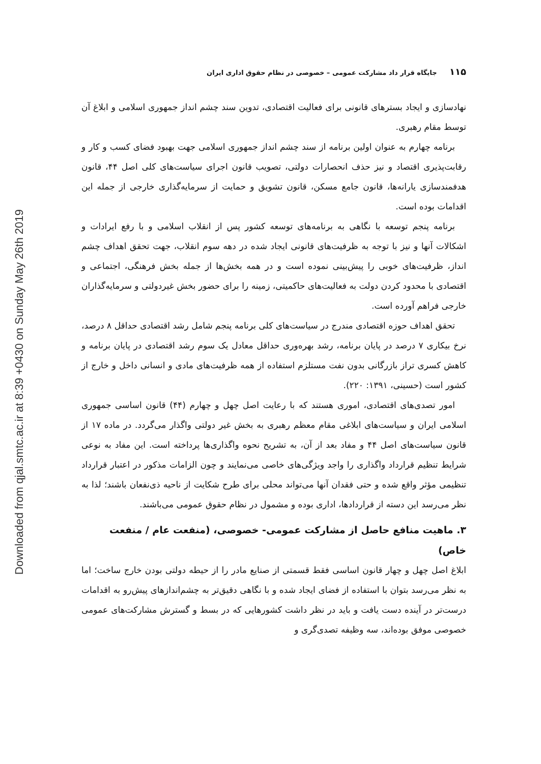Downloaded from qjal.smtc.ac.ir at 8:39 +0430 on Sunday May 26th 2019
۱۱۵ جایگاه قرار داد مشارکت عمومی – خصوصی در نظام حقوق اداری ایران
نهادسازی و ایجاد بسترهای قانونی برای فعالیت اقتصادی، تدوین سند چشم انداز جمهوری اسلامی و ابلاغ آن توسط مقام رهبری.
برنامه چهارم به عنوان اولین برنامه از سند چشم انداز جمهوری اسلامی جهت بهبود فضای کسب و کار و رقابت‌پذیری اقتصاد و نیز حذف انحصارات دولتی، تصویب قانون اجرای سیاست‌های کلی اصل ۴۴، قانون هدفمندسازی یارانه‌ها، قانون جامع مسکن، قانون تشویق و حمایت از سرمایه‌گذاری خارجی از جمله این اقدامات بوده است.
برنامه پنجم توسعه با نگاهی به برنامه‌های توسعه کشور پس از انقلاب اسلامی و با رفع ایرادات و اشکالات آنها و نیز با توجه به ظرفیت‌های قانونی ایجاد شده در دهه سوم انقلاب، جهت تحقق اهداف چشم انداز، ظرفیت‌های خوبی را پیش‌بینی نموده است و در همه بخش‌ها از جمله بخش فرهنگی، اجتماعی و اقتصادی با محدود کردن دولت به فعالیت‌های حاکمیتی، زمینه را برای حضور بخش غیردولتی و سرمایه‌گذاران خارجی فراهم آورده است.
تحقق اهداف حوزه اقتصادی مندرج در سیاست‌های کلی برنامه پنجم شامل رشد اقتصادی حداقل ۸ درصد، نرخ بیکاری ۷ درصد در پایان برنامه، رشد بهره‌وری حداقل معادل یک سوم رشد اقتصادی در پایان برنامه و کاهش کسری تراز بازرگانی بدون نفت مستلزم استفاده از همه ظرفیت‌های مادی و انسانی داخل و خارج از کشور است (حسینی، ۱۳۹۱: ۲۲۰).
امور تصدی‌های اقتصادی، اموری هستند که با رعایت اصل چهل و چهارم (۴۴) قانون اساسی جمهوری اسلامی ایران و سیاست‌های ابلاغی مقام معظم رهبری به بخش غیر دولتی واگذار می‌گردد. در ماده ۱۷ از قانون سیاست‌های اصل ۴۴ و مفاد بعد از آن، به تشریح نحوه واگذاری‌ها پرداخته است. این مفاد به نوعی شرایط تنظیم قرارداد واگذاری را واجد ویژگی‌های خاصی می‌نمایند و چون الزامات مذکور در اعتبار قرارداد تنظیمی مؤثر واقع شده و حتی فقدان آنها می‌تواند محلی برای طرح شکایت از ناحیه ذی‌نفعان باشند؛ لذا به نظر می‌رسد این دسته از قراردادها، اداری بوده و مشمول در نظام حقوق عمومی می‌باشند.
۳. ماهیت منافع حاصل از مشارکت عمومی- خصوصی، (منفعت عام / منفعت خاص)
ابلاغ اصل چهل و چهار قانون اساسی فقط قسمتی از صنایع مادر را از حیطه دولتی بودن خارج ساخت؛ اما به نظر می‌رسد بتوان با استفاده از فضای ایجاد شده و با نگاهی دقیق‌تر به چشم‌اندازهای پیش‌رو به اقدامات درست‌تر در آینده دست یافت و باید در نظر داشت کشورهایی که در بسط و گسترش مشارکت‌های عمومی خصوصی موفق بوده‌اند، سه وظیفه تصدی‌گری و